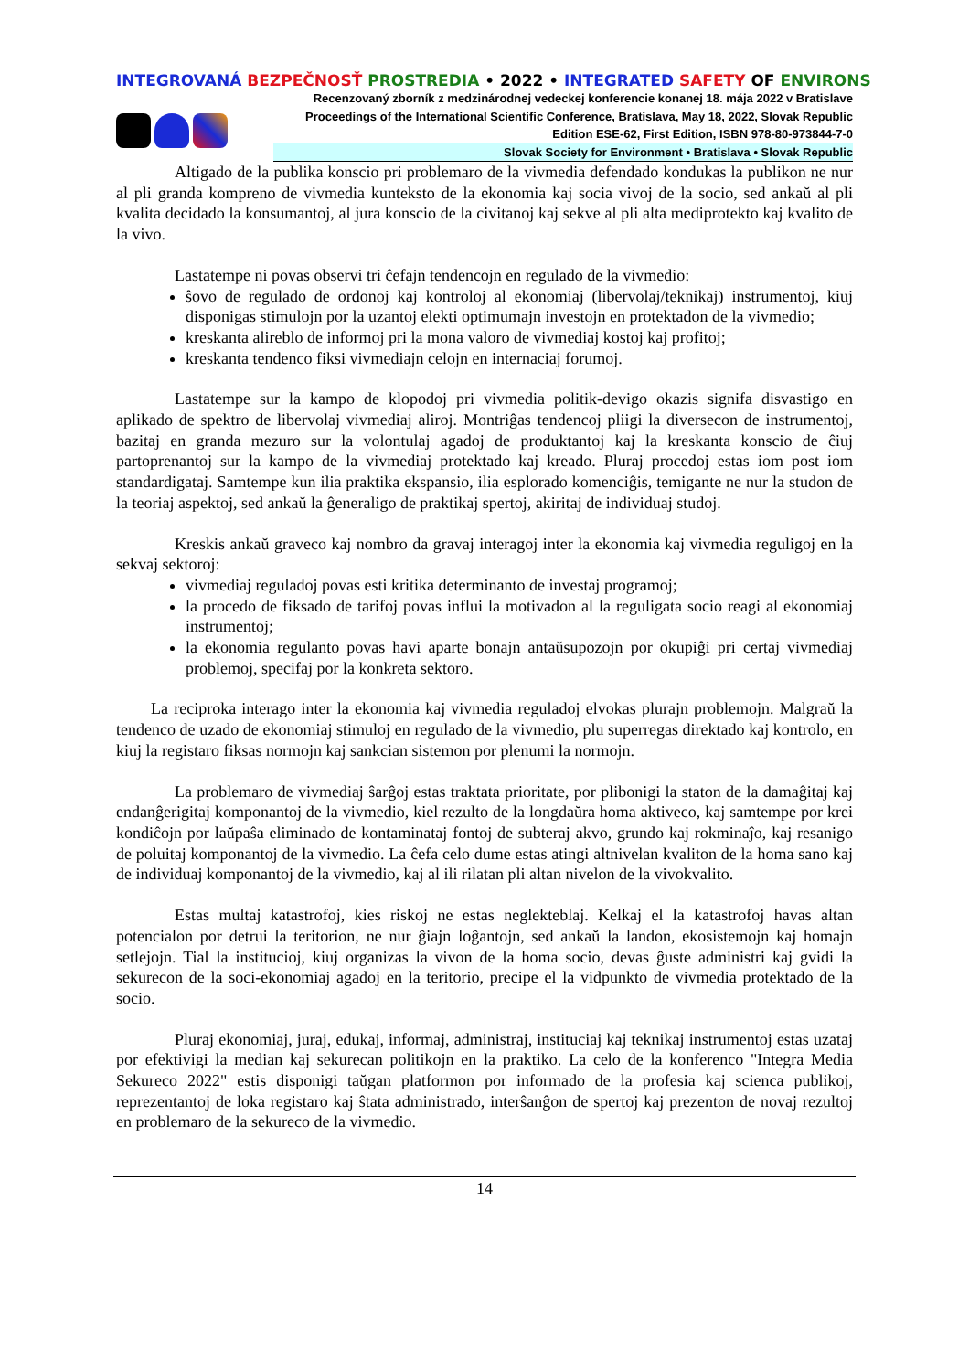INTEGROVANÁ BEZPEČNOSŤ PROSTREDIA • 2022 • INTEGRATED SAFETY OF ENVIRONS
Recenzovaný zborník z medzinárodnej vedeckej konferencie konanej 18. mája 2022 v Bratislave
Proceedings of the International Scientific Conference, Bratislava, May 18, 2022, Slovak Republic
Edition ESE-62, First Edition, ISBN 978-80-973844-7-0
Slovak Society for Environment • Bratislava • Slovak Republic
Altigado de la publika konscio pri problemaro de la vivmedia defendado kondukas la publikon ne nur al pli granda kompreno de vivmedia kunteksto de la ekonomia kaj socia vivoj de la socio, sed ankaŭ al pli kvalita decidado la konsumantoj, al jura konscio de la civitanoj kaj sekve al pli alta mediprotekto kaj kvalito de la vivo.
Lastatempe ni povas observi tri ĉefajn tendencojn en regulado de la vivmedio:
ŝovo de regulado de ordonoj kaj kontroloj al ekonomiaj (libervolaj/teknikaj) instrumentoj, kiuj disponigas stimulojn por la uzantoj elekti optimumajn investojn en protektadon de la vivmedio;
kreskanta alireblo de informoj pri la mona valoro de vivmediaj kostoj kaj profitoj;
kreskanta tendenco fiksi vivmediajn celojn en internaciaj forumoj.
Lastatempe sur la kampo de klopodoj pri vivmedia politik-devigo okazis signifa disvastigo en aplikado de spektro de libervolaj vivmediaj aliroj. Montriĝas tendencoj pliigi la diversecon de instrumentoj, bazitaj en granda mezuro sur la volontulaj agadoj de produktantoj kaj la kreskanta konscio de ĉiuj partoprenantoj sur la kampo de la vivmediaj protektado kaj kreado. Pluraj procedoj estas iom post iom standardigataj. Samtempe kun ilia praktika ekspansio, ilia esplorado komenciĝis, temigante ne nur la studon de la teoriaj aspektoj, sed ankaŭ la ĝeneraligo de praktikaj spertoj, akiritaj de individuaj studoj.
Kreskis ankaŭ graveco kaj nombro da gravaj interagoj inter la ekonomia kaj vivmedia reguligoj en la sekvaj sektoroj:
vivmediaj reguladoj povas esti kritika determinanto de investaj programoj;
la procedo de fiksado de tarifoj povas influi la motivadon al la reguligata socio reagi al ekonomiaj instrumentoj;
la ekonomia regulanto povas havi aparte bonajn antaŭsupozojn por okupiĝi pri certaj vivmediaj problemoj, specifaj por la konkreta sektoro.
La reciproka interago inter la ekonomia kaj vivmedia reguladoj elvokas plurajn problemojn. Malgraŭ la tendenco de uzado de ekonomiaj stimuloj en regulado de la vivmedio, plu superregas direktado kaj kontrolo, en kiuj la registaro fiksas normojn kaj sankcian sistemon por plenumi la normojn.
La problemaro de vivmediaj ŝarĝoj estas traktata prioritate, por plibonigi la staton de la damaĝitaj kaj endanĝerigitaj komponantoj de la vivmedio, kiel rezulto de la longdaŭra homa aktiveco, kaj samtempe por krei kondiĉojn por laŭpaŝa eliminado de kontaminataj fontoj de subteraj akvo, grundo kaj rokminaĵo, kaj resanigo de poluitaj komponantoj de la vivmedio. La ĉefa celo dume estas atingi altnivelan kvaliton de la homa sano kaj de individuaj komponantoj de la vivmedio, kaj al ili rilatan pli altan nivelon de la vivokvalito.
Estas multaj katastrofoj, kies riskoj ne estas neglekteblaj. Kelkaj el la katastrofoj havas altan potencialon por detrui la teritorion, ne nur ĝiajn loĝantojn, sed ankaŭ la landon, ekosistemojn kaj homajn setlejojn. Tial la institucioj, kiuj organizas la vivon de la homa socio, devas ĝuste administri kaj gvidi la sekurecon de la soci-ekonomiaj agadoj en la teritorio, precipe el la vidpunkto de vivmedia protektado de la socio.
Pluraj ekonomiaj, juraj, edukaj, informaj, administraj, instituciaj kaj teknikaj instrumentoj estas uzataj por efektivigi la median kaj sekurecan politikojn en la praktiko. La celo de la konferenco "Integra Media Sekureco 2022" estis disponigi taŭgan platformon por informado de la profesia kaj scienca publikoj, reprezentantoj de loka registaro kaj ŝtata administrado, interŝanĝon de spertoj kaj prezenton de novaj rezultoj en problemaro de la sekureco de la vivmedio.
14